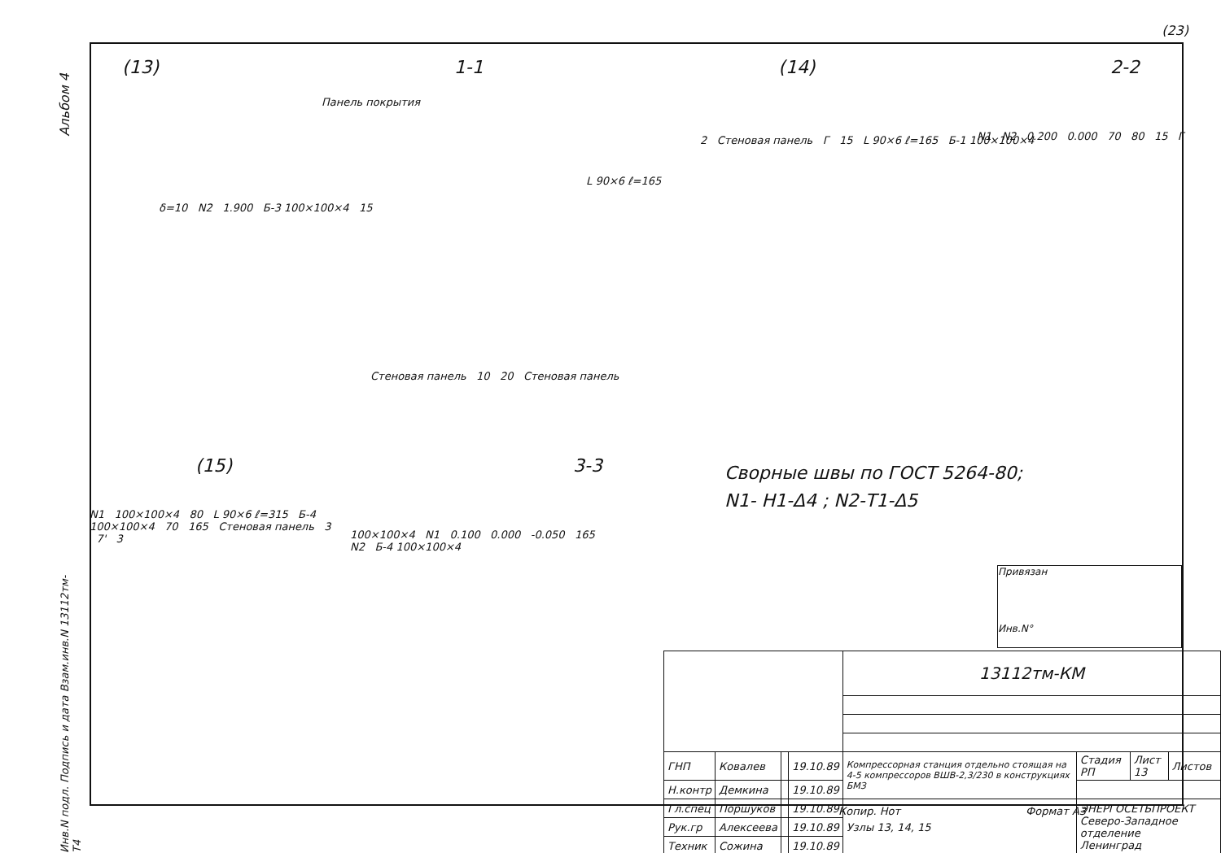(23)
Альбом 4
(13) 1-1 (14) 2-2
Панель покрытия
δ=10 N2 1.900 Б-3 100×100×4 15
L 90×6 ℓ=165
Стеновая панель 10 20 Стеновая панель
2 Стеновая панель Г 15 L 90×6 ℓ=165 Б-1 100×100×4
N1 N2 0.200 0.000 70 80 15 Г
(15) 3-3
N1 100×100×4 80 L 90×6 ℓ=315 Б-4 100×100×4 70 165 Стеновая панель 3 7' 3
100×100×4 N1 0.100 0.000 -0.050 165 N2 Б-4 100×100×4
Сворные швы по ГОСТ 5264-80;
N1- Н1-Δ4 ; N2-Т1-Δ5
Привязан
Инв.N°
| | | | | 13112тм-КМ | | | |
| ГНП | Ковалев | | 19.10.89 | Компрессорная станция отдельно стоящая на 4-5 компрессоров ВШВ-2,3/230 в конструкциях БМЗ | Стадия РП | Лист 13 | Листов |
| Н.контр | Демкина | | 19.10.89 | | | | |
| Гл.спец | Поршуков | | 19.10.89 | Узлы 13, 14, 15 | ЭНЕРГОСЕТЬПРОЕКТ Северо-Западное отделение Ленинград | | |
| Рук.гр | Алексеева | | 19.10.89 | | | | |
| Техник | Сожина | | 19.10.89 | | | | |
Копир. Нот Формат А3
Инв.N подл. Подпись и дата Взам.инв.N 13112тм-Т4